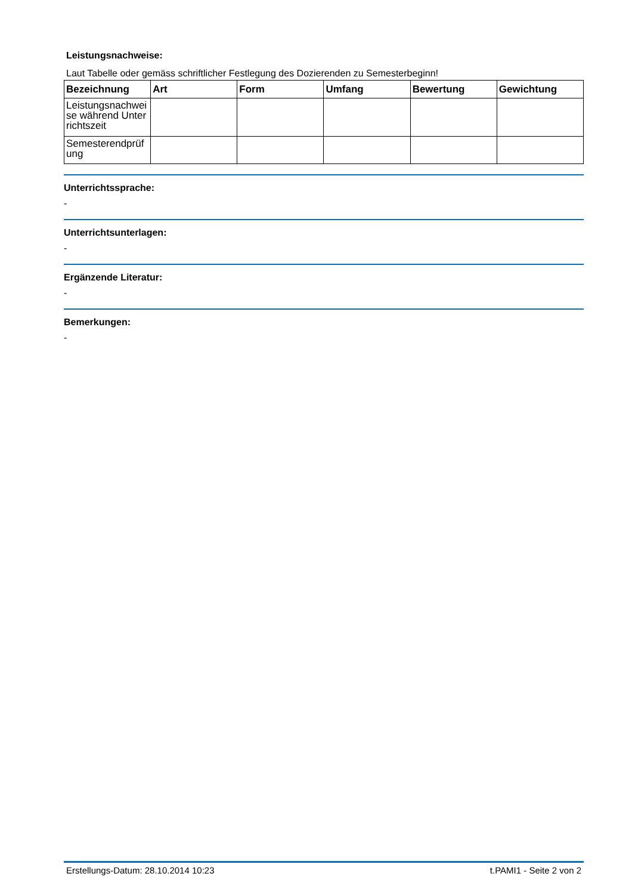Leistungsnachweise:
Laut Tabelle oder gemäss schriftlicher Festlegung des Dozierenden zu Semesterbeginn!
| Bezeichnung | Art | Form | Umfang | Bewertung | Gewichtung |
| --- | --- | --- | --- | --- | --- |
| Leistungsnachweise während Unterrichtszeit | | | | | |
| Semesterendprüfung | | | | | |
Unterrichtssprache:
-
Unterrichtsunterlagen:
-
Ergänzende Literatur:
-
Bemerkungen:
-
Erstellungs-Datum: 28.10.2014 10:23 t.PAMI1 - Seite 2 von 2